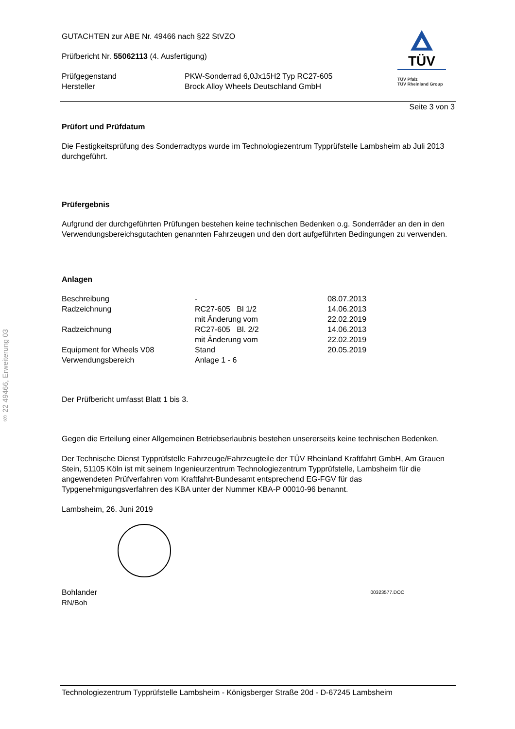§ 22 49466, Erweiterung 03
GUTACHTEN zur ABE Nr. 49466 nach §22 StVZO
Prüfbericht Nr. 55062113 (4. Ausfertigung)
| Prüfgegenstand | PKW-Sonderrad 6,0Jx15H2 Typ RC27-605 |
| Hersteller | Brock Alloy Wheels Deutschland GmbH |
TÜV
TÜV Pfalz
TÜV Rheinland Group
Seite 3 von 3
Prüfort und Prüfdatum
Die Festigkeitsprüfung des Sonderradtyps wurde im Technologiezentrum Typprüfstelle Lambsheim ab Juli 2013 durchgeführt.
Prüfergebnis
Aufgrund der durchgeführten Prüfungen bestehen keine technischen Bedenken o.g. Sonderräder an den in den Verwendungsbereichsgutachten genannten Fahrzeugen und den dort aufgeführten Bedingungen zu verwenden.
Anlagen
| Beschreibung | - | 08.07.2013 |
| Radzeichnung | RC27-605 Bl 1/2 | 14.06.2013 |
| | mit Änderung vom | 22.02.2019 |
| Radzeichnung | RC27-605 Bl. 2/2 | 14.06.2013 |
| | mit Änderung vom | 22.02.2019 |
| Equipment for Wheels V08 | Stand | 20.05.2019 |
| Verwendungsbereich | Anlage 1 - 6 | |
Der Prüfbericht umfasst Blatt 1 bis 3.
Gegen die Erteilung einer Allgemeinen Betriebserlaubnis bestehen unsererseits keine technischen Bedenken.
Der Technische Dienst Typprüfstelle Fahrzeuge/Fahrzeugteile der TÜV Rheinland Kraftfahrt GmbH, Am Grauen Stein, 51105 Köln ist mit seinem Ingenieurzentrum Technologiezentrum Typprüfstelle, Lambsheim für die angewendeten Prüfverfahren vom Kraftfahrt-Bundesamt entsprechend EG-FGV für das Typgenehmigungsverfahren des KBA unter der Nummer KBA-P 00010-96 benannt.
Lambsheim, 26. Juni 2019
Bohlander 00323577.DOC
RN/Boh
Technologiezentrum Typprüfstelle Lambsheim - Königsberger Straße 20d - D-67245 Lambsheim